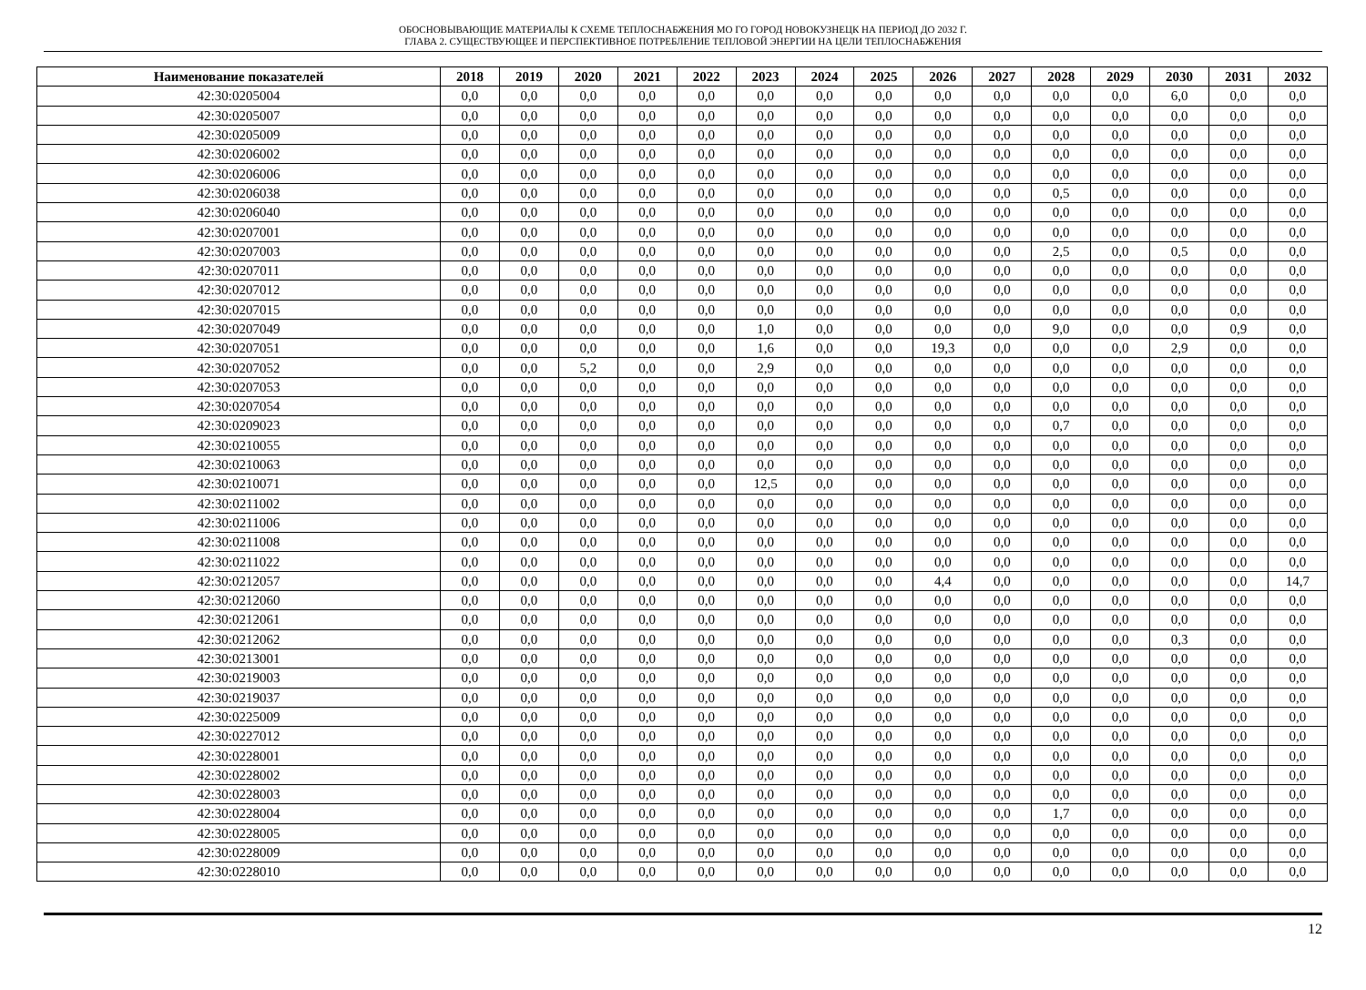ОБОСНОВЫВАЮЩИЕ МАТЕРИАЛЫ К СХЕМЕ ТЕПЛОСНАБЖЕНИЯ МО ГО ГОРОД НОВОКУЗНЕЦК НА ПЕРИОД ДО 2032 Г.
ГЛАВА 2. СУЩЕСТВУЮЩЕЕ И ПЕРСПЕКТИВНОЕ ПОТРЕБЛЕНИЕ ТЕПЛОВОЙ ЭНЕРГИИ НА ЦЕЛИ ТЕПЛОСНАБЖЕНИЯ
| Наименование показателей | 2018 | 2019 | 2020 | 2021 | 2022 | 2023 | 2024 | 2025 | 2026 | 2027 | 2028 | 2029 | 2030 | 2031 | 2032 |
| --- | --- | --- | --- | --- | --- | --- | --- | --- | --- | --- | --- | --- | --- | --- | --- |
| 42:30:0205004 | 0,0 | 0,0 | 0,0 | 0,0 | 0,0 | 0,0 | 0,0 | 0,0 | 0,0 | 0,0 | 0,0 | 0,0 | 6,0 | 0,0 | 0,0 |
| 42:30:0205007 | 0,0 | 0,0 | 0,0 | 0,0 | 0,0 | 0,0 | 0,0 | 0,0 | 0,0 | 0,0 | 0,0 | 0,0 | 0,0 | 0,0 | 0,0 |
| 42:30:0205009 | 0,0 | 0,0 | 0,0 | 0,0 | 0,0 | 0,0 | 0,0 | 0,0 | 0,0 | 0,0 | 0,0 | 0,0 | 0,0 | 0,0 | 0,0 |
| 42:30:0206002 | 0,0 | 0,0 | 0,0 | 0,0 | 0,0 | 0,0 | 0,0 | 0,0 | 0,0 | 0,0 | 0,0 | 0,0 | 0,0 | 0,0 | 0,0 |
| 42:30:0206006 | 0,0 | 0,0 | 0,0 | 0,0 | 0,0 | 0,0 | 0,0 | 0,0 | 0,0 | 0,0 | 0,0 | 0,0 | 0,0 | 0,0 | 0,0 |
| 42:30:0206038 | 0,0 | 0,0 | 0,0 | 0,0 | 0,0 | 0,0 | 0,0 | 0,0 | 0,0 | 0,0 | 0,5 | 0,0 | 0,0 | 0,0 | 0,0 |
| 42:30:0206040 | 0,0 | 0,0 | 0,0 | 0,0 | 0,0 | 0,0 | 0,0 | 0,0 | 0,0 | 0,0 | 0,0 | 0,0 | 0,0 | 0,0 | 0,0 |
| 42:30:0207001 | 0,0 | 0,0 | 0,0 | 0,0 | 0,0 | 0,0 | 0,0 | 0,0 | 0,0 | 0,0 | 0,0 | 0,0 | 0,0 | 0,0 | 0,0 |
| 42:30:0207003 | 0,0 | 0,0 | 0,0 | 0,0 | 0,0 | 0,0 | 0,0 | 0,0 | 0,0 | 0,0 | 2,5 | 0,0 | 0,5 | 0,0 | 0,0 |
| 42:30:0207011 | 0,0 | 0,0 | 0,0 | 0,0 | 0,0 | 0,0 | 0,0 | 0,0 | 0,0 | 0,0 | 0,0 | 0,0 | 0,0 | 0,0 | 0,0 |
| 42:30:0207012 | 0,0 | 0,0 | 0,0 | 0,0 | 0,0 | 0,0 | 0,0 | 0,0 | 0,0 | 0,0 | 0,0 | 0,0 | 0,0 | 0,0 | 0,0 |
| 42:30:0207015 | 0,0 | 0,0 | 0,0 | 0,0 | 0,0 | 0,0 | 0,0 | 0,0 | 0,0 | 0,0 | 0,0 | 0,0 | 0,0 | 0,0 | 0,0 |
| 42:30:0207049 | 0,0 | 0,0 | 0,0 | 0,0 | 0,0 | 1,0 | 0,0 | 0,0 | 0,0 | 0,0 | 9,0 | 0,0 | 0,0 | 0,9 | 0,0 |
| 42:30:0207051 | 0,0 | 0,0 | 0,0 | 0,0 | 0,0 | 1,6 | 0,0 | 0,0 | 19,3 | 0,0 | 0,0 | 0,0 | 2,9 | 0,0 | 0,0 |
| 42:30:0207052 | 0,0 | 0,0 | 5,2 | 0,0 | 0,0 | 2,9 | 0,0 | 0,0 | 0,0 | 0,0 | 0,0 | 0,0 | 0,0 | 0,0 | 0,0 |
| 42:30:0207053 | 0,0 | 0,0 | 0,0 | 0,0 | 0,0 | 0,0 | 0,0 | 0,0 | 0,0 | 0,0 | 0,0 | 0,0 | 0,0 | 0,0 | 0,0 |
| 42:30:0207054 | 0,0 | 0,0 | 0,0 | 0,0 | 0,0 | 0,0 | 0,0 | 0,0 | 0,0 | 0,0 | 0,0 | 0,0 | 0,0 | 0,0 | 0,0 |
| 42:30:0209023 | 0,0 | 0,0 | 0,0 | 0,0 | 0,0 | 0,0 | 0,0 | 0,0 | 0,0 | 0,0 | 0,7 | 0,0 | 0,0 | 0,0 | 0,0 |
| 42:30:0210055 | 0,0 | 0,0 | 0,0 | 0,0 | 0,0 | 0,0 | 0,0 | 0,0 | 0,0 | 0,0 | 0,0 | 0,0 | 0,0 | 0,0 | 0,0 |
| 42:30:0210063 | 0,0 | 0,0 | 0,0 | 0,0 | 0,0 | 0,0 | 0,0 | 0,0 | 0,0 | 0,0 | 0,0 | 0,0 | 0,0 | 0,0 | 0,0 |
| 42:30:0210071 | 0,0 | 0,0 | 0,0 | 0,0 | 0,0 | 12,5 | 0,0 | 0,0 | 0,0 | 0,0 | 0,0 | 0,0 | 0,0 | 0,0 | 0,0 |
| 42:30:0211002 | 0,0 | 0,0 | 0,0 | 0,0 | 0,0 | 0,0 | 0,0 | 0,0 | 0,0 | 0,0 | 0,0 | 0,0 | 0,0 | 0,0 | 0,0 |
| 42:30:0211006 | 0,0 | 0,0 | 0,0 | 0,0 | 0,0 | 0,0 | 0,0 | 0,0 | 0,0 | 0,0 | 0,0 | 0,0 | 0,0 | 0,0 | 0,0 |
| 42:30:0211008 | 0,0 | 0,0 | 0,0 | 0,0 | 0,0 | 0,0 | 0,0 | 0,0 | 0,0 | 0,0 | 0,0 | 0,0 | 0,0 | 0,0 | 0,0 |
| 42:30:0211022 | 0,0 | 0,0 | 0,0 | 0,0 | 0,0 | 0,0 | 0,0 | 0,0 | 0,0 | 0,0 | 0,0 | 0,0 | 0,0 | 0,0 | 0,0 |
| 42:30:0212057 | 0,0 | 0,0 | 0,0 | 0,0 | 0,0 | 0,0 | 0,0 | 0,0 | 4,4 | 0,0 | 0,0 | 0,0 | 0,0 | 0,0 | 14,7 |
| 42:30:0212060 | 0,0 | 0,0 | 0,0 | 0,0 | 0,0 | 0,0 | 0,0 | 0,0 | 0,0 | 0,0 | 0,0 | 0,0 | 0,0 | 0,0 | 0,0 |
| 42:30:0212061 | 0,0 | 0,0 | 0,0 | 0,0 | 0,0 | 0,0 | 0,0 | 0,0 | 0,0 | 0,0 | 0,0 | 0,0 | 0,0 | 0,0 | 0,0 |
| 42:30:0212062 | 0,0 | 0,0 | 0,0 | 0,0 | 0,0 | 0,0 | 0,0 | 0,0 | 0,0 | 0,0 | 0,0 | 0,0 | 0,3 | 0,0 | 0,0 |
| 42:30:0213001 | 0,0 | 0,0 | 0,0 | 0,0 | 0,0 | 0,0 | 0,0 | 0,0 | 0,0 | 0,0 | 0,0 | 0,0 | 0,0 | 0,0 | 0,0 |
| 42:30:0219003 | 0,0 | 0,0 | 0,0 | 0,0 | 0,0 | 0,0 | 0,0 | 0,0 | 0,0 | 0,0 | 0,0 | 0,0 | 0,0 | 0,0 | 0,0 |
| 42:30:0219037 | 0,0 | 0,0 | 0,0 | 0,0 | 0,0 | 0,0 | 0,0 | 0,0 | 0,0 | 0,0 | 0,0 | 0,0 | 0,0 | 0,0 | 0,0 |
| 42:30:0225009 | 0,0 | 0,0 | 0,0 | 0,0 | 0,0 | 0,0 | 0,0 | 0,0 | 0,0 | 0,0 | 0,0 | 0,0 | 0,0 | 0,0 | 0,0 |
| 42:30:0227012 | 0,0 | 0,0 | 0,0 | 0,0 | 0,0 | 0,0 | 0,0 | 0,0 | 0,0 | 0,0 | 0,0 | 0,0 | 0,0 | 0,0 | 0,0 |
| 42:30:0228001 | 0,0 | 0,0 | 0,0 | 0,0 | 0,0 | 0,0 | 0,0 | 0,0 | 0,0 | 0,0 | 0,0 | 0,0 | 0,0 | 0,0 | 0,0 |
| 42:30:0228002 | 0,0 | 0,0 | 0,0 | 0,0 | 0,0 | 0,0 | 0,0 | 0,0 | 0,0 | 0,0 | 0,0 | 0,0 | 0,0 | 0,0 | 0,0 |
| 42:30:0228003 | 0,0 | 0,0 | 0,0 | 0,0 | 0,0 | 0,0 | 0,0 | 0,0 | 0,0 | 0,0 | 0,0 | 0,0 | 0,0 | 0,0 | 0,0 |
| 42:30:0228004 | 0,0 | 0,0 | 0,0 | 0,0 | 0,0 | 0,0 | 0,0 | 0,0 | 0,0 | 0,0 | 1,7 | 0,0 | 0,0 | 0,0 | 0,0 |
| 42:30:0228005 | 0,0 | 0,0 | 0,0 | 0,0 | 0,0 | 0,0 | 0,0 | 0,0 | 0,0 | 0,0 | 0,0 | 0,0 | 0,0 | 0,0 | 0,0 |
| 42:30:0228009 | 0,0 | 0,0 | 0,0 | 0,0 | 0,0 | 0,0 | 0,0 | 0,0 | 0,0 | 0,0 | 0,0 | 0,0 | 0,0 | 0,0 | 0,0 |
| 42:30:0228010 | 0,0 | 0,0 | 0,0 | 0,0 | 0,0 | 0,0 | 0,0 | 0,0 | 0,0 | 0,0 | 0,0 | 0,0 | 0,0 | 0,0 | 0,0 |
12